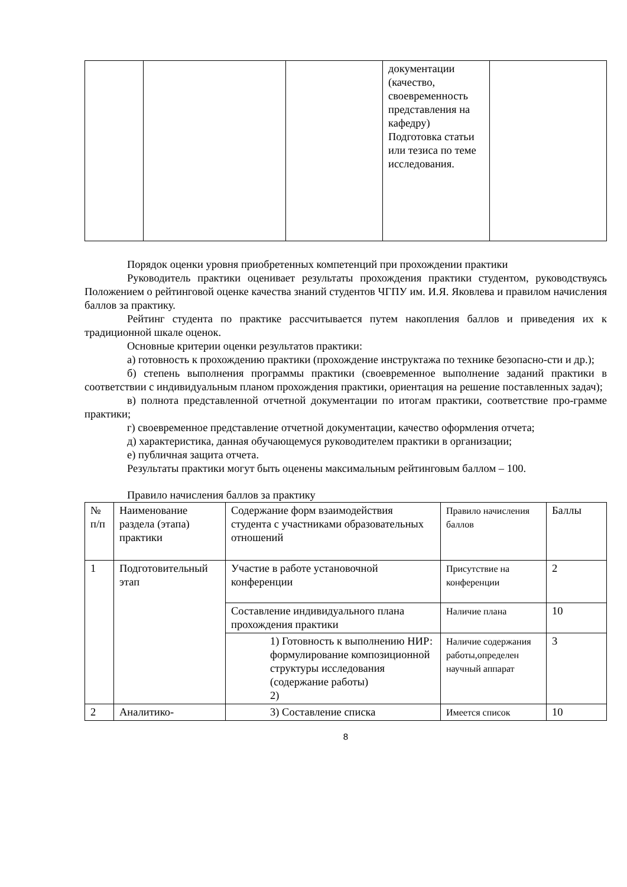| | | | документации (качество, своевременность представления на кафедру) Подготовка статьи или тезиса по теме исследования. | |
Порядок оценки уровня приобретенных компетенций при прохождении практики
Руководитель практики оценивает результаты прохождения практики студентом, руководствуясь Положением о рейтинговой оценке качества знаний студентов ЧГПУ им. И.Я. Яковлева и правилом начисления баллов за практику.
Рейтинг студента по практике рассчитывается путем накопления баллов и приведения их к традиционной шкале оценок.
Основные критерии оценки результатов практики:
а) готовность к прохождению практики (прохождение инструктажа по технике безопасно-сти и др.);
б) степень выполнения программы практики (своевременное выполнение заданий практики в соответствии с индивидуальным планом прохождения практики, ориентация на решение поставленных задач);
в) полнота представленной отчетной документации по итогам практики, соответствие про-грамме практики;
г) своевременное представление отчетной документации, качество оформления отчета;
д) характеристика, данная обучающемуся руководителем практики в организации;
е) публичная защита отчета.
Результаты практики могут быть оценены максимальным рейтинговым баллом – 100.
Правило начисления баллов за практику
| № п/п | Наименование раздела (этапа) практики | Содержание форм взаимодействия студента с участниками образовательных отношений | Правило начисления баллов | Баллы |
| 1 | Подготовительный этап | Участие в работе установочной конференции | Присутствие на конференции | 2 |
| | | Составление индивидуального плана прохождения практики | Наличие плана | 10 |
| | | 1) Готовность к выполнению НИР: формулирование композиционной структуры исследования (содержание работы) 2) | Наличие содержания работы,определен научный аппарат | 3 |
| 2 | Аналитико- | 3) Составление списка | Имеется список | 10 |
8